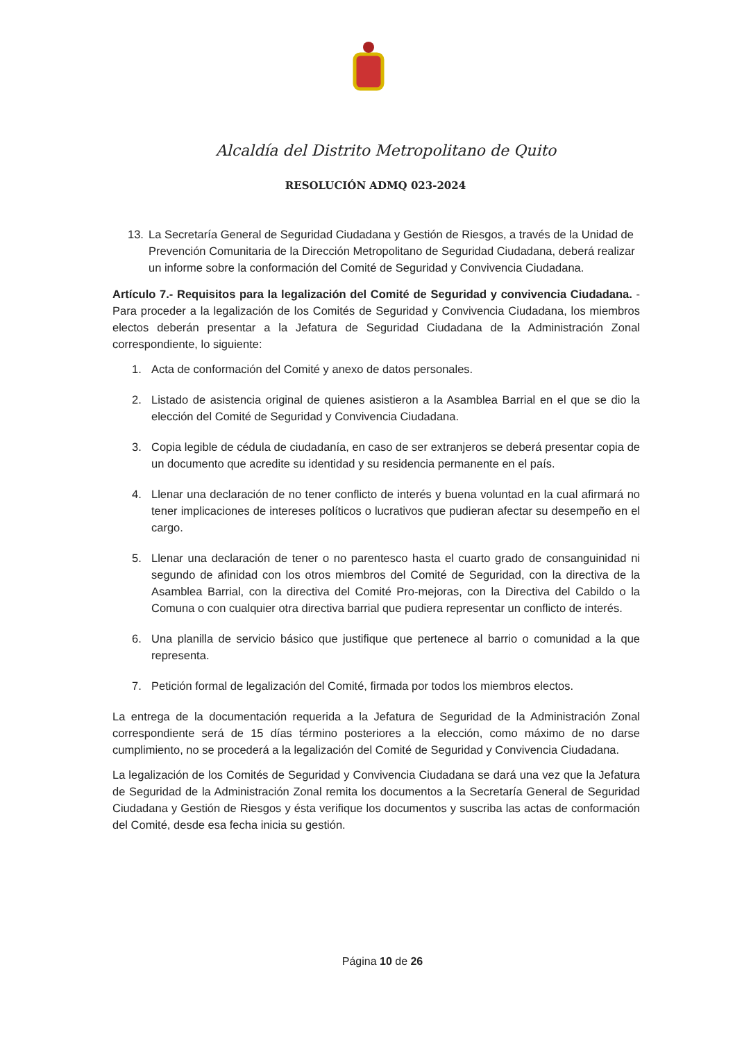Alcaldía del Distrito Metropolitano de Quito
RESOLUCIÓN ADMQ 023-2024
13. La Secretaría General de Seguridad Ciudadana y Gestión de Riesgos, a través de la Unidad de Prevención Comunitaria de la Dirección Metropolitano de Seguridad Ciudadana, deberá realizar un informe sobre la conformación del Comité de Seguridad y Convivencia Ciudadana.
Artículo 7.- Requisitos para la legalización del Comité de Seguridad y convivencia Ciudadana. - Para proceder a la legalización de los Comités de Seguridad y Convivencia Ciudadana, los miembros electos deberán presentar a la Jefatura de Seguridad Ciudadana de la Administración Zonal correspondiente, lo siguiente:
1. Acta de conformación del Comité y anexo de datos personales.
2. Listado de asistencia original de quienes asistieron a la Asamblea Barrial en el que se dio la elección del Comité de Seguridad y Convivencia Ciudadana.
3. Copia legible de cédula de ciudadanía, en caso de ser extranjeros se deberá presentar copia de un documento que acredite su identidad y su residencia permanente en el país.
4. Llenar una declaración de no tener conflicto de interés y buena voluntad en la cual afirmará no tener implicaciones de intereses políticos o lucrativos que pudieran afectar su desempeño en el cargo.
5. Llenar una declaración de tener o no parentesco hasta el cuarto grado de consanguinidad ni segundo de afinidad con los otros miembros del Comité de Seguridad, con la directiva de la Asamblea Barrial, con la directiva del Comité Pro-mejoras, con la Directiva del Cabildo o la Comuna o con cualquier otra directiva barrial que pudiera representar un conflicto de interés.
6. Una planilla de servicio básico que justifique que pertenece al barrio o comunidad a la que representa.
7. Petición formal de legalización del Comité, firmada por todos los miembros electos.
La entrega de la documentación requerida a la Jefatura de Seguridad de la Administración Zonal correspondiente será de 15 días término posteriores a la elección, como máximo de no darse cumplimiento, no se procederá a la legalización del Comité de Seguridad y Convivencia Ciudadana.
La legalización de los Comités de Seguridad y Convivencia Ciudadana se dará una vez que la Jefatura de Seguridad de la Administración Zonal remita los documentos a la Secretaría General de Seguridad Ciudadana y Gestión de Riesgos y ésta verifique los documentos y suscriba las actas de conformación del Comité, desde esa fecha inicia su gestión.
Página 10 de 26